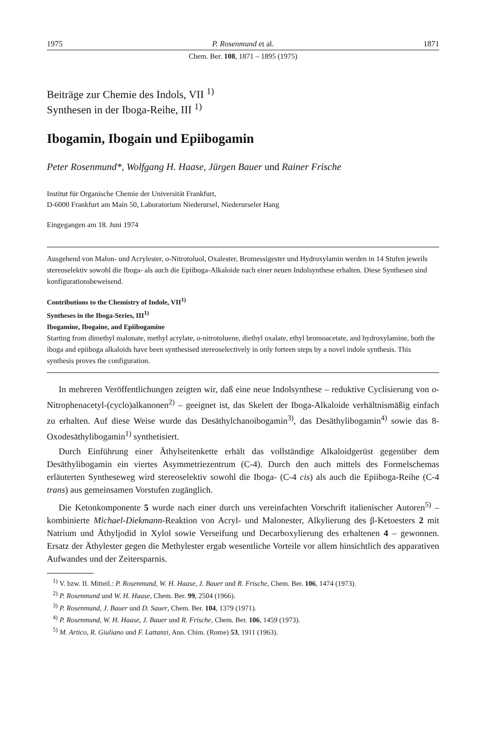1975 P. Rosenmund et al. 1871
Chem. Ber. 108, 1871 – 1895 (1975)
Beiträge zur Chemie des Indols, VII <sup>1)</sup>
Synthesen in der Iboga-Reihe, III <sup>1)</sup>
Ibogamin, Ibogain und Epiibogamin
Peter Rosenmund*, Wolfgang H. Haase, Jürgen Bauer und Rainer Frische
Institut für Organische Chemie der Universität Frankfurt,
D-6000 Frankfurt am Main 50, Laboratorium Niederursel, Niederurseler Hang
Eingegangen am 18. Juni 1974
Ausgehend von Malon- und Acrylester, o-Nitrotoluol, Oxalester, Bromessigester und Hydroxylamin werden in 14 Stufen jeweils stereoselektiv sowohl die Iboga- als auch die Epiiboga-Alkaloide nach einer neuen Indolsynthese erhalten. Diese Synthesen sind konfigurationsbeweisend.
Contributions to the Chemistry of Indole, VII<sup>1)</sup>
Syntheses in the Iboga-Series, III<sup>1)</sup>
Ibogamine, Ibogaine, and Epiibogamine
Starting from dimethyl malonate, methyl acrylate, o-nitrotoluene, diethyl oxalate, ethyl bromoacetate, and hydroxylamine, both the iboga and epiiboga alkaloids have been synthesised stereoselectively in only forteen steps by a novel indole synthesis. This synthesis proves the configuration.
In mehreren Veröffentlichungen zeigten wir, daß eine neue Indolsynthese – reduktive Cyclisierung von o-Nitrophenacetyl-(cyclo)alkanonen<sup>2)</sup> – geeignet ist, das Skelett der Iboga-Alkaloide verhältnismäßig einfach zu erhalten. Auf diese Weise wurde das Desäthylchanoibogamin<sup>3)</sup>, das Desäthylibogamin<sup>4)</sup> sowie das 8-Oxodesäthylibogamin<sup>1)</sup> synthetisiert.
Durch Einführung einer Äthylseitenkette erhält das vollständige Alkaloidgerüst gegenüber dem Desäthylibogamin ein viertes Asymmetriezentrum (C-4). Durch den auch mittels des Formelschemas erläuterten Syntheseweg wird stereoselektiv sowohl die Iboga- (C-4 cis) als auch die Epiiboga-Reihe (C-4 trans) aus gemeinsamen Vorstufen zugänglich.
Die Ketonkomponente 5 wurde nach einer durch uns vereinfachten Vorschrift italienischer Autoren<sup>5)</sup> – kombinierte Michael-Diekmann-Reaktion von Acryl- und Malonester, Alkylierung des β-Ketoesters 2 mit Natrium und Äthyljodid in Xylol sowie Verseifung und Decarboxylierung des erhaltenen 4 – gewonnen. Ersatz der Äthylester gegen die Methylester ergab wesentliche Vorteile vor allem hinsichtlich des apparativen Aufwandes und der Zeitersparnis.
<sup>1)</sup> V. bzw. II. Mitteil.: P. Rosenmund, W. H. Haase, J. Bauer und R. Frische, Chem. Ber. 106, 1474 (1973).
<sup>2)</sup> P. Rosenmund und W. H. Haase, Chem. Ber. 99, 2504 (1966).
<sup>3)</sup> P. Rosenmund, J. Bauer und D. Sauer, Chem. Ber. 104, 1379 (1971).
<sup>4)</sup> P. Rosenmund, W. H. Haase, J. Bauer und R. Frische, Chem. Ber. 106, 1459 (1973).
<sup>5)</sup> M. Artico, R. Giuliano und F. Lattanzi, Ann. Chim. (Rome) 53, 1911 (1963).